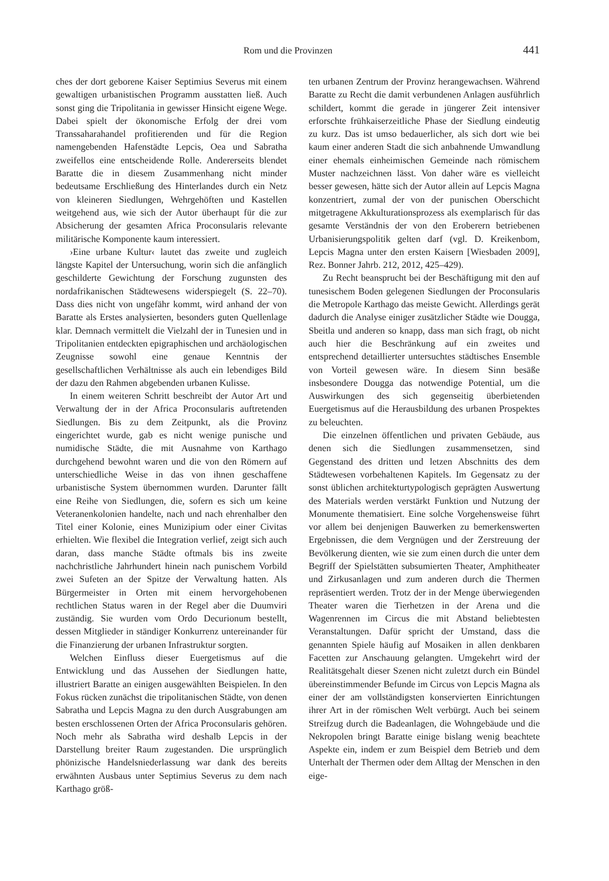Rom und die Provinzen 441
ches der dort geborene Kaiser Septimius Severus mit einem gewaltigen urbanistischen Programm ausstatten ließ. Auch sonst ging die Tripolitania in gewisser Hinsicht eigene Wege. Dabei spielt der ökonomische Erfolg der drei vom Transsaharahandel profitierenden und für die Region namengebenden Hafenstädte Lepcis, Oea und Sabratha zweifellos eine entscheidende Rolle. Andererseits blendet Baratte die in diesem Zusammenhang nicht minder bedeutsame Erschließung des Hinterlandes durch ein Netz von kleineren Siedlungen, Wehrgehöften und Kastellen weitgehend aus, wie sich der Autor überhaupt für die zur Absicherung der gesamten Africa Proconsularis relevante militärische Komponente kaum interessiert.
›Eine urbane Kultur‹ lautet das zweite und zugleich längste Kapitel der Untersuchung, worin sich die anfänglich geschilderte Gewichtung der Forschung zugunsten des nordafrikanischen Städtewesens widerspiegelt (S. 22–70). Dass dies nicht von ungefähr kommt, wird anhand der von Baratte als Erstes analysierten, besonders guten Quellenlage klar. Demnach vermittelt die Vielzahl der in Tunesien und in Tripolitanien entdeckten epigraphischen und archäologischen Zeugnisse sowohl eine genaue Kenntnis der gesellschaftlichen Verhältnisse als auch ein lebendiges Bild der dazu den Rahmen abgebenden urbanen Kulisse.
In einem weiteren Schritt beschreibt der Autor Art und Verwaltung der in der Africa Proconsularis auftretenden Siedlungen. Bis zu dem Zeitpunkt, als die Provinz eingerichtet wurde, gab es nicht wenige punische und numidische Städte, die mit Ausnahme von Karthago durchgehend bewohnt waren und die von den Römern auf unterschiedliche Weise in das von ihnen geschaffene urbanistische System übernommen wurden. Darunter fällt eine Reihe von Siedlungen, die, sofern es sich um keine Veteranenkolonien handelte, nach und nach ehrenhalber den Titel einer Kolonie, eines Munizipium oder einer Civitas erhielten. Wie flexibel die Integration verlief, zeigt sich auch daran, dass manche Städte oftmals bis ins zweite nachchristliche Jahrhundert hinein nach punischem Vorbild zwei Sufeten an der Spitze der Verwaltung hatten. Als Bürgermeister in Orten mit einem hervorgehobenen rechtlichen Status waren in der Regel aber die Duumviri zuständig. Sie wurden vom Ordo Decurionum bestellt, dessen Mitglieder in ständiger Konkurrenz untereinander für die Finanzierung der urbanen Infrastruktur sorgten.
Welchen Einfluss dieser Euergetismus auf die Entwicklung und das Aussehen der Siedlungen hatte, illustriert Baratte an einigen ausgewählten Beispielen. In den Fokus rücken zunächst die tripolitanischen Städte, von denen Sabratha und Lepcis Magna zu den durch Ausgrabungen am besten erschlossenen Orten der Africa Proconsularis gehören. Noch mehr als Sabratha wird deshalb Lepcis in der Darstellung breiter Raum zugestanden. Die ursprünglich phönizische Handelsniederlassung war dank des bereits erwähnten Ausbaus unter Septimius Severus zu dem nach Karthago größ-
ten urbanen Zentrum der Provinz herangewachsen. Während Baratte zu Recht die damit verbundenen Anlagen ausführlich schildert, kommt die gerade in jüngerer Zeit intensiver erforschte frühkaiserzeitliche Phase der Siedlung eindeutig zu kurz. Das ist umso bedauerlicher, als sich dort wie bei kaum einer anderen Stadt die sich anbahnende Umwandlung einer ehemals einheimischen Gemeinde nach römischem Muster nachzeichnen lässt. Von daher wäre es vielleicht besser gewesen, hätte sich der Autor allein auf Lepcis Magna konzentriert, zumal der von der punischen Oberschicht mitgetragene Akkulturationsprozess als exemplarisch für das gesamte Verständnis der von den Eroberern betriebenen Urbanisierungspolitik gelten darf (vgl. D. Kreikenbom, Lepcis Magna unter den ersten Kaisern [Wiesbaden 2009], Rez. Bonner Jahrb. 212, 2012, 425–429).
Zu Recht beansprucht bei der Beschäftigung mit den auf tunesischem Boden gelegenen Siedlungen der Proconsularis die Metropole Karthago das meiste Gewicht. Allerdings gerät dadurch die Analyse einiger zusätzlicher Städte wie Dougga, Sbeitla und anderen so knapp, dass man sich fragt, ob nicht auch hier die Beschränkung auf ein zweites und entsprechend detaillierter untersuchtes städtisches Ensemble von Vorteil gewesen wäre. In diesem Sinn besäße insbesondere Dougga das notwendige Potential, um die Auswirkungen des sich gegenseitig überbietenden Euergetismus auf die Herausbildung des urbanen Prospektes zu beleuchten.
Die einzelnen öffentlichen und privaten Gebäude, aus denen sich die Siedlungen zusammensetzen, sind Gegenstand des dritten und letzen Abschnitts des dem Städtewesen vorbehaltenen Kapitels. Im Gegensatz zu der sonst üblichen architekturtypologisch geprägten Auswertung des Materials werden verstärkt Funktion und Nutzung der Monumente thematisiert. Eine solche Vorgehensweise führt vor allem bei denjenigen Bauwerken zu bemerkenswerten Ergebnissen, die dem Vergnügen und der Zerstreuung der Bevölkerung dienten, wie sie zum einen durch die unter dem Begriff der Spielstätten subsumierten Theater, Amphitheater und Zirkusanlagen und zum anderen durch die Thermen repräsentiert werden. Trotz der in der Menge überwiegenden Theater waren die Tierhetzen in der Arena und die Wagenrennen im Circus die mit Abstand beliebtesten Veranstaltungen. Dafür spricht der Umstand, dass die genannten Spiele häufig auf Mosaiken in allen denkbaren Facetten zur Anschauung gelangten. Umgekehrt wird der Realitätsgehalt dieser Szenen nicht zuletzt durch ein Bündel übereinstimmender Befunde im Circus von Lepcis Magna als einer der am vollständigsten konservierten Einrichtungen ihrer Art in der römischen Welt verbürgt. Auch bei seinem Streifzug durch die Badeanlagen, die Wohngebäude und die Nekropolen bringt Baratte einige bislang wenig beachtete Aspekte ein, indem er zum Beispiel dem Betrieb und dem Unterhalt der Thermen oder dem Alltag der Menschen in den eige-